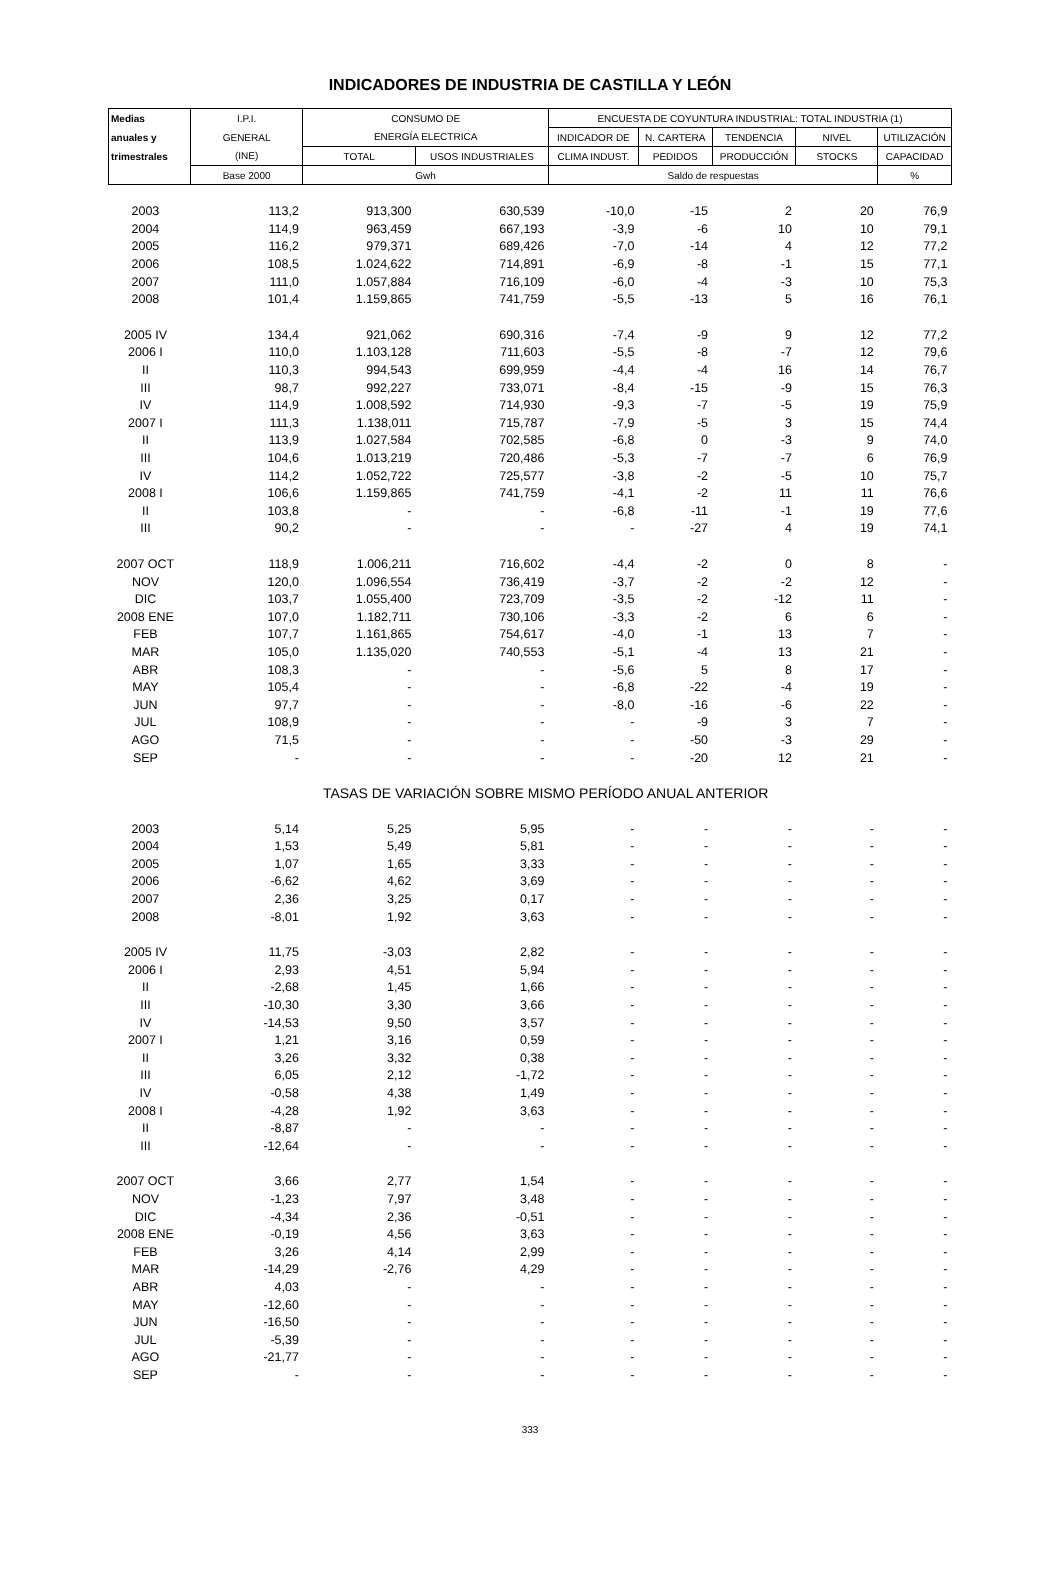INDICADORES DE INDUSTRIA DE CASTILLA Y LEÓN
| Medias | I.P.I. | CONSUMO DE | | ENCUESTA DE COYUNTURA INDUSTRIAL: TOTAL INDUSTRIA (1) | | | | |
| --- | --- | --- | --- | --- | --- | --- | --- | --- |
| anuales y | GENERAL | ENERGÍA ELECTRICA | | INDICADOR DE | N. CARTERA | TENDENCIA | NIVEL | UTILIZACIÓN |
| trimestrales | (INE) | TOTAL | USOS INDUSTRIALES | CLIMA INDUST. | PEDIDOS | PRODUCCIÓN | STOCKS | CAPACIDAD |
| | Base 2000 | Gwh | | Saldo de respuestas | | | | % |
| 2003 | 113,2 | 913,300 | 630,539 | -10,0 | -15 | 2 | 20 | 76,9 |
| 2004 | 114,9 | 963,459 | 667,193 | -3,9 | -6 | 10 | 10 | 79,1 |
| 2005 | 116,2 | 979,371 | 689,426 | -7,0 | -14 | 4 | 12 | 77,2 |
| 2006 | 108,5 | 1.024,622 | 714,891 | -6,9 | -8 | -1 | 15 | 77,1 |
| 2007 | 111,0 | 1.057,884 | 716,109 | -6,0 | -4 | -3 | 10 | 75,3 |
| 2008 | 101,4 | 1.159,865 | 741,759 | -5,5 | -13 | 5 | 16 | 76,1 |
| 2005 IV | 134,4 | 921,062 | 690,316 | -7,4 | -9 | 9 | 12 | 77,2 |
| 2006 I | 110,0 | 1.103,128 | 711,603 | -5,5 | -8 | -7 | 12 | 79,6 |
| II | 110,3 | 994,543 | 699,959 | -4,4 | -4 | 16 | 14 | 76,7 |
| III | 98,7 | 992,227 | 733,071 | -8,4 | -15 | -9 | 15 | 76,3 |
| IV | 114,9 | 1.008,592 | 714,930 | -9,3 | -7 | -5 | 19 | 75,9 |
| 2007 I | 111,3 | 1.138,011 | 715,787 | -7,9 | -5 | 3 | 15 | 74,4 |
| II | 113,9 | 1.027,584 | 702,585 | -6,8 | 0 | -3 | 9 | 74,0 |
| III | 104,6 | 1.013,219 | 720,486 | -5,3 | -7 | -7 | 6 | 76,9 |
| IV | 114,2 | 1.052,722 | 725,577 | -3,8 | -2 | -5 | 10 | 75,7 |
| 2008 I | 106,6 | 1.159,865 | 741,759 | -4,1 | -2 | 11 | 11 | 76,6 |
| II | 103,8 | - | - | -6,8 | -11 | -1 | 19 | 77,6 |
| III | 90,2 | - | - | - | -27 | 4 | 19 | 74,1 |
| 2007 OCT | 118,9 | 1.006,211 | 716,602 | -4,4 | -2 | 0 | 8 | - |
| NOV | 120,0 | 1.096,554 | 736,419 | -3,7 | -2 | -2 | 12 | - |
| DIC | 103,7 | 1.055,400 | 723,709 | -3,5 | -2 | -12 | 11 | - |
| 2008 ENE | 107,0 | 1.182,711 | 730,106 | -3,3 | -2 | 6 | 6 | - |
| FEB | 107,7 | 1.161,865 | 754,617 | -4,0 | -1 | 13 | 7 | - |
| MAR | 105,0 | 1.135,020 | 740,553 | -5,1 | -4 | 13 | 21 | - |
| ABR | 108,3 | - | - | -5,6 | 5 | 8 | 17 | - |
| MAY | 105,4 | - | - | -6,8 | -22 | -4 | 19 | - |
| JUN | 97,7 | - | - | -8,0 | -16 | -6 | 22 | - |
| JUL | 108,9 | - | - | - | -9 | 3 | 7 | - |
| AGO | 71,5 | - | - | - | -50 | -3 | 29 | - |
| SEP | - | - | - | - | -20 | 12 | 21 | - |
| | | TASAS DE VARIACIÓN SOBRE MISMO PERÍODO ANUAL ANTERIOR | | | | | | |
| 2003 | 5,14 | 5,25 | 5,95 | - | - | - | - | - |
| 2004 | 1,53 | 5,49 | 5,81 | - | - | - | - | - |
| 2005 | 1,07 | 1,65 | 3,33 | - | - | - | - | - |
| 2006 | -6,62 | 4,62 | 3,69 | - | - | - | - | - |
| 2007 | 2,36 | 3,25 | 0,17 | - | - | - | - | - |
| 2008 | -8,01 | 1,92 | 3,63 | - | - | - | - | - |
| 2005 IV | 11,75 | -3,03 | 2,82 | - | - | - | - | - |
| 2006 I | 2,93 | 4,51 | 5,94 | - | - | - | - | - |
| II | -2,68 | 1,45 | 1,66 | - | - | - | - | - |
| III | -10,30 | 3,30 | 3,66 | - | - | - | - | - |
| IV | -14,53 | 9,50 | 3,57 | - | - | - | - | - |
| 2007 I | 1,21 | 3,16 | 0,59 | - | - | - | - | - |
| II | 3,26 | 3,32 | 0,38 | - | - | - | - | - |
| III | 6,05 | 2,12 | -1,72 | - | - | - | - | - |
| IV | -0,58 | 4,38 | 1,49 | - | - | - | - | - |
| 2008 I | -4,28 | 1,92 | 3,63 | - | - | - | - | - |
| II | -8,87 | - | - | - | - | - | - | - |
| III | -12,64 | - | - | - | - | - | - | - |
| 2007 OCT | 3,66 | 2,77 | 1,54 | - | - | - | - | - |
| NOV | -1,23 | 7,97 | 3,48 | - | - | - | - | - |
| DIC | -4,34 | 2,36 | -0,51 | - | - | - | - | - |
| 2008 ENE | -0,19 | 4,56 | 3,63 | - | - | - | - | - |
| FEB | 3,26 | 4,14 | 2,99 | - | - | - | - | - |
| MAR | -14,29 | -2,76 | 4,29 | - | - | - | - | - |
| ABR | 4,03 | - | - | - | - | - | - | - |
| MAY | -12,60 | - | - | - | - | - | - | - |
| JUN | -16,50 | - | - | - | - | - | - | - |
| JUL | -5,39 | - | - | - | - | - | - | - |
| AGO | -21,77 | - | - | - | - | - | - | - |
| SEP | - | - | - | - | - | - | - | - |
333